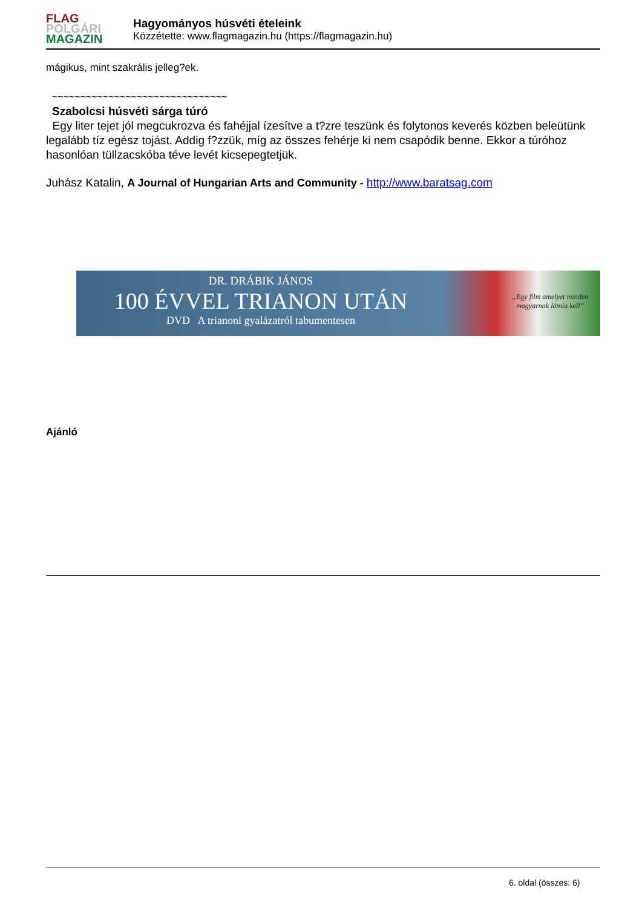FLAG
POLGÁRI
MAGAZIN
Hagyományos húsvéti ételeink
Közzétette: www.flagmagazin.hu (https://flagmagazin.hu)
mágikus, mint szakrális jelleg?ek.
~~~~~~~~~~~~~~~~~~~~~~~~~~~~~~~
Szabolcsi húsvéti sárga túró
Egy liter tejet jól megcukrozva és fahéjjal ízesítve a t?zre teszünk és folytonos keverés közben beleütünk legalább tíz egész tojást. Addig f?zzük, míg az összes fehérje ki nem csapódik benne. Ekkor a túróhoz hasonlóan tüllzacskóba téve levét kicsepegtetjük.
Juhász Katalin, A Journal of Hungarian Arts and Community - http://www.baratsag.com
DR. DRÁBIK JÁNOS
100 ÉVVEL TRIANON UTÁN
DVD A trianoni gyalázatról tabumentesen
„Egy film amelyet minden
magyarnak látnia kell”
Ajánló
6. oldal (összes: 6)